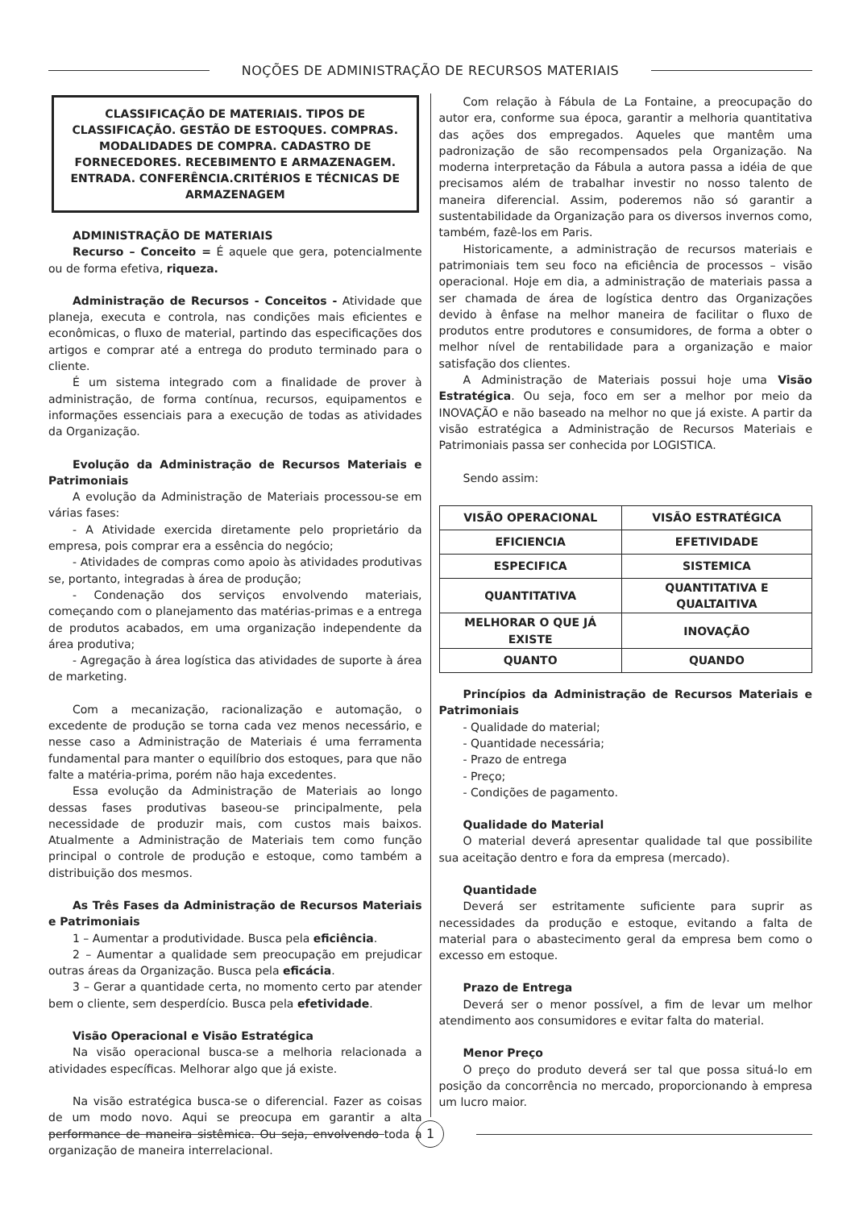NOÇÕES DE ADMINISTRAÇÃO DE RECURSOS MATERIAIS
CLASSIFICAÇÃO DE MATERIAIS. TIPOS DE CLASSIFICAÇÃO. GESTÃO DE ESTOQUES. COMPRAS. MODALIDADES DE COMPRA. CADASTRO DE FORNECEDORES. RECEBIMENTO E ARMAZENAGEM. ENTRADA. CONFERÊNCIA.CRITÉRIOS E TÉCNICAS DE ARMAZENAGEM
ADMINISTRAÇÃO DE MATERIAIS
Recurso – Conceito = É aquele que gera, potencialmente ou de forma efetiva, riqueza.
Administração de Recursos - Conceitos - Atividade que planeja, executa e controla, nas condições mais eficientes e econômicas, o fluxo de material, partindo das especificações dos artigos e comprar até a entrega do produto terminado para o cliente.
É um sistema integrado com a finalidade de prover à administração, de forma contínua, recursos, equipamentos e informações essenciais para a execução de todas as atividades da Organização.
Evolução da Administração de Recursos Materiais e Patrimoniais
A evolução da Administração de Materiais processou-se em várias fases:
- A Atividade exercida diretamente pelo proprietário da empresa, pois comprar era a essência do negócio;
- Atividades de compras como apoio às atividades produtivas se, portanto, integradas à área de produção;
- Condenação dos serviços envolvendo materiais, começando com o planejamento das matérias-primas e a entrega de produtos acabados, em uma organização independente da área produtiva;
- Agregação à área logística das atividades de suporte à área de marketing.
Com a mecanização, racionalização e automação, o excedente de produção se torna cada vez menos necessário, e nesse caso a Administração de Materiais é uma ferramenta fundamental para manter o equilíbrio dos estoques, para que não falte a matéria-prima, porém não haja excedentes.
Essa evolução da Administração de Materiais ao longo dessas fases produtivas baseou-se principalmente, pela necessidade de produzir mais, com custos mais baixos. Atualmente a Administração de Materiais tem como função principal o controle de produção e estoque, como também a distribuição dos mesmos.
As Três Fases da Administração de Recursos Materiais e Patrimoniais
1 – Aumentar a produtividade. Busca pela eficiência.
2 – Aumentar a qualidade sem preocupação em prejudicar outras áreas da Organização. Busca pela eficácia.
3 – Gerar a quantidade certa, no momento certo par atender bem o cliente, sem desperdício. Busca pela efetividade.
Visão Operacional e Visão Estratégica
Na visão operacional busca-se a melhoria relacionada a atividades específicas. Melhorar algo que já existe.
Na visão estratégica busca-se o diferencial. Fazer as coisas de um modo novo. Aqui se preocupa em garantir a alta performance de maneira sistêmica. Ou seja, envolvendo toda a organização de maneira interrelacional.
Com relação à Fábula de La Fontaine, a preocupação do autor era, conforme sua época, garantir a melhoria quantitativa das ações dos empregados. Aqueles que mantêm uma padronização de são recompensados pela Organização. Na moderna interpretação da Fábula a autora passa a idéia de que precisamos além de trabalhar investir no nosso talento de maneira diferencial. Assim, poderemos não só garantir a sustentabilidade da Organização para os diversos invernos como, também, fazê-los em Paris.
Historicamente, a administração de recursos materiais e patrimoniais tem seu foco na eficiência de processos – visão operacional. Hoje em dia, a administração de materiais passa a ser chamada de área de logística dentro das Organizações devido à ênfase na melhor maneira de facilitar o fluxo de produtos entre produtores e consumidores, de forma a obter o melhor nível de rentabilidade para a organização e maior satisfação dos clientes.
A Administração de Materiais possui hoje uma Visão Estratégica. Ou seja, foco em ser a melhor por meio da INOVAÇÃO e não baseado na melhor no que já existe. A partir da visão estratégica a Administração de Recursos Materiais e Patrimoniais passa ser conhecida por LOGISTICA.
Sendo assim:
| VISÃO OPERACIONAL | VISÃO ESTRATÉGICA |
| EFICIENCIA | EFETIVIDADE |
| ESPECIFICA | SISTEMICA |
| QUANTITATIVA | QUANTITATIVA E QUALTAITIVA |
| MELHORAR O QUE JÁ EXISTE | INOVAÇÃO |
| QUANTO | QUANDO |
Princípios da Administração de Recursos Materiais e Patrimoniais
- Qualidade do material;
- Quantidade necessária;
- Prazo de entrega
- Preço;
- Condições de pagamento.
Qualidade do Material
O material deverá apresentar qualidade tal que possibilite sua aceitação dentro e fora da empresa (mercado).
Quantidade
Deverá ser estritamente suficiente para suprir as necessidades da produção e estoque, evitando a falta de material para o abastecimento geral da empresa bem como o excesso em estoque.
Prazo de Entrega
Deverá ser o menor possível, a fim de levar um melhor atendimento aos consumidores e evitar falta do material.
Menor Preço
O preço do produto deverá ser tal que possa situá-lo em posição da concorrência no mercado, proporcionando à empresa um lucro maior.
1